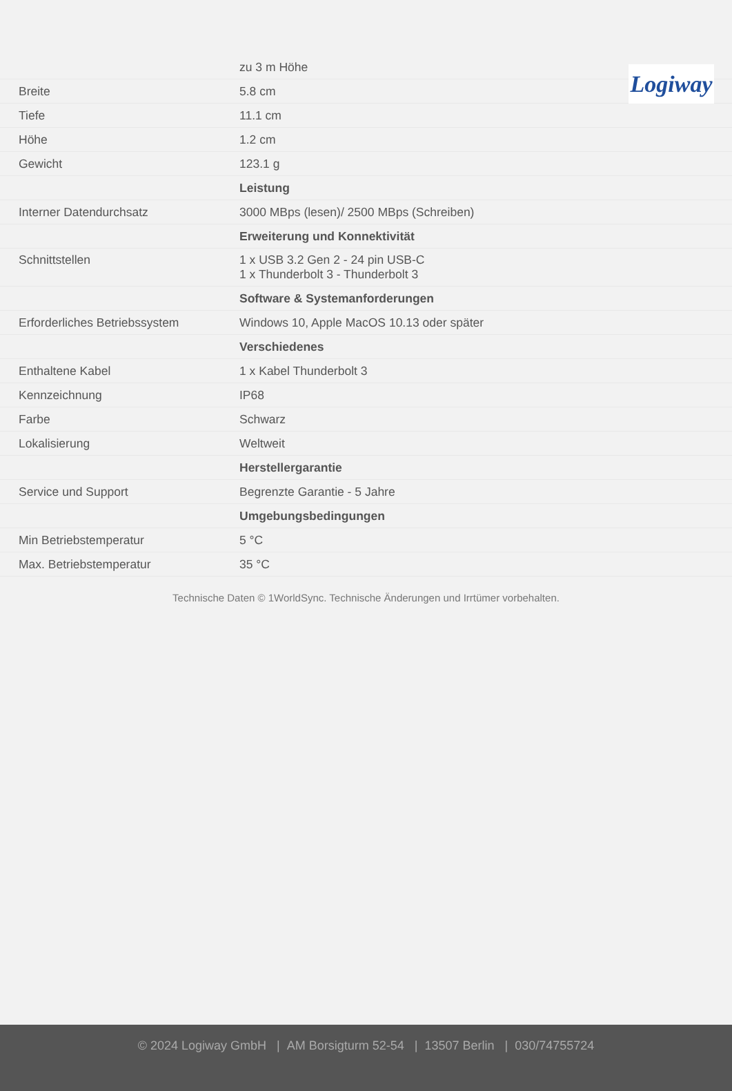Logiway
| | zu 3 m Höhe |
| Breite | 5.8 cm |
| Tiefe | 11.1 cm |
| Höhe | 1.2 cm |
| Gewicht | 123.1 g |
| | Leistung |
| Interner Datendurchsatz | 3000 MBps (lesen)/ 2500 MBps (Schreiben) |
| | Erweiterung und Konnektivität |
| Schnittstellen | 1 x USB 3.2 Gen 2 - 24 pin USB-C 1 x Thunderbolt 3 - Thunderbolt 3 |
| | Software & Systemanforderungen |
| Erforderliches Betriebssystem | Windows 10, Apple MacOS 10.13 oder später |
| | Verschiedenes |
| Enthaltene Kabel | 1 x Kabel Thunderbolt 3 |
| Kennzeichnung | IP68 |
| Farbe | Schwarz |
| Lokalisierung | Weltweit |
| | Herstellergarantie |
| Service und Support | Begrenzte Garantie - 5 Jahre |
| | Umgebungsbedingungen |
| Min Betriebstemperatur | 5 °C |
| Max. Betriebstemperatur | 35 °C |
Technische Daten © 1WorldSync. Technische Änderungen und Irrtümer vorbehalten.
© 2024 Logiway GmbH | AM Borsigturm 52-54 | 13507 Berlin | 030/74755724